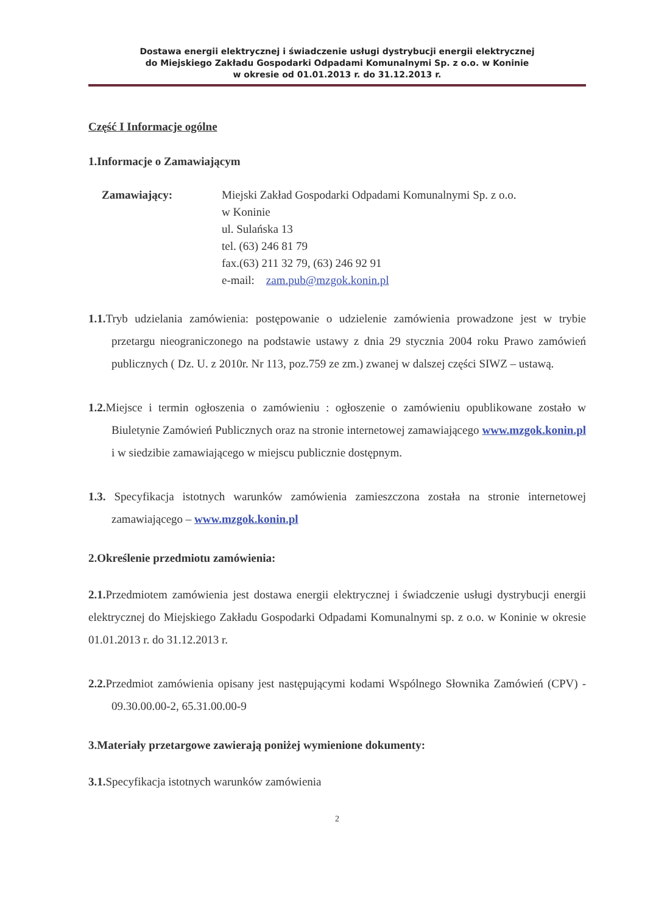Dostawa energii elektrycznej i świadczenie usługi dystrybucji energii elektrycznej
do Miejskiego Zakładu Gospodarki Odpadami Komunalnymi Sp. z o.o. w Koninie
w okresie od 01.01.2013 r. do 31.12.2013 r.
Część I Informacje ogólne
1.Informacje o Zamawiającym
Zamawiający: Miejski Zakład Gospodarki Odpadami Komunalnymi Sp. z o.o.
w Koninie
ul. Sulańska 13
tel. (63) 246 81 79
fax.(63) 211 32 79, (63) 246 92 91
e-mail: zam.pub@mzgok.konin.pl
1.1. Tryb udzielania zamówienia: postępowanie o udzielenie zamówienia prowadzone jest w trybie przetargu nieograniczonego na podstawie ustawy z dnia 29 stycznia 2004 roku Prawo zamówień publicznych ( Dz. U. z 2010r. Nr 113, poz.759 ze zm.) zwanej w dalszej części SIWZ – ustawą.
1.2. Miejsce i termin ogłoszenia o zamówieniu : ogłoszenie o zamówieniu opublikowane zostało w Biuletynie Zamówień Publicznych oraz na stronie internetowej zamawiającego www.mzgok.konin.pl i w siedzibie zamawiającego w miejscu publicznie dostępnym.
1.3. Specyfikacja istotnych warunków zamówienia zamieszczona została na stronie internetowej zamawiającego – www.mzgok.konin.pl
2.Określenie przedmiotu zamówienia:
2.1. Przedmiotem zamówienia jest dostawa energii elektrycznej i świadczenie usługi dystrybucji energii elektrycznej do Miejskiego Zakładu Gospodarki Odpadami Komunalnymi sp. z o.o. w Koninie w okresie 01.01.2013 r. do 31.12.2013 r.
2.2. Przedmiot zamówienia opisany jest następującymi kodami Wspólnego Słownika Zamówień (CPV) - 09.30.00.00-2, 65.31.00.00-9
3.Materiały przetargowe zawierają poniżej wymienione dokumenty:
3.1. Specyfikacja istotnych warunków zamówienia
2